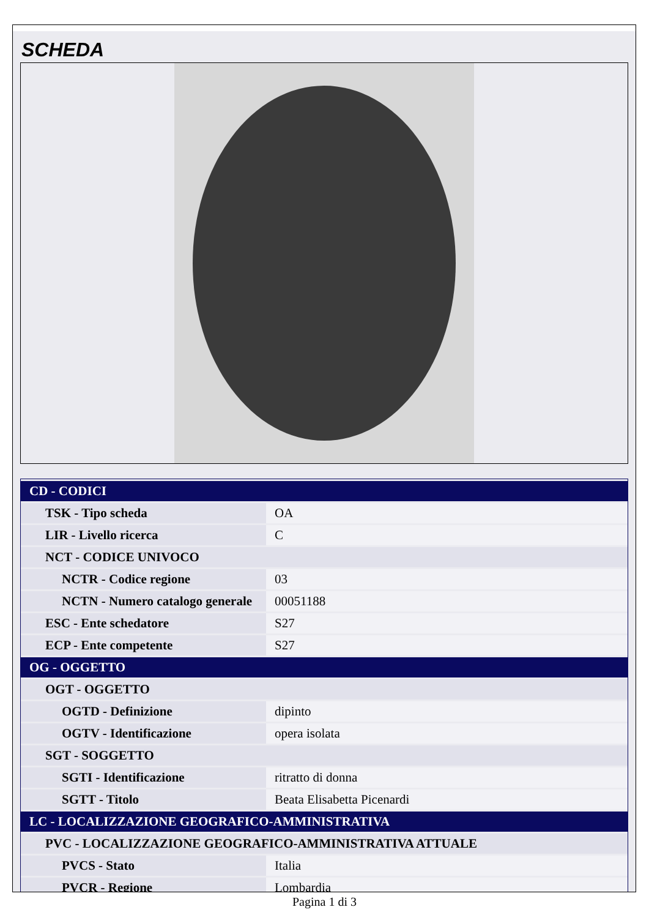SCHEDA
| CD - CODICI | |
| TSK - Tipo scheda | OA |
| LIR - Livello ricerca | C |
| NCT - CODICE UNIVOCO | |
| NCTR - Codice regione | 03 |
| NCTN - Numero catalogo generale | 00051188 |
| ESC - Ente schedatore | S27 |
| ECP - Ente competente | S27 |
| OG - OGGETTO | |
| OGT - OGGETTO | |
| OGTD - Definizione | dipinto |
| OGTV - Identificazione | opera isolata |
| SGT - SOGGETTO | |
| SGTI - Identificazione | ritratto di donna |
| SGTT - Titolo | Beata Elisabetta Picenardi |
| LC - LOCALIZZAZIONE GEOGRAFICO-AMMINISTRATIVA | |
| PVC - LOCALIZZAZIONE GEOGRAFICO-AMMINISTRATIVA ATTUALE | |
| PVCS - Stato | Italia |
| PVCR - Regione | Lombardia |
Pagina 1 di 3